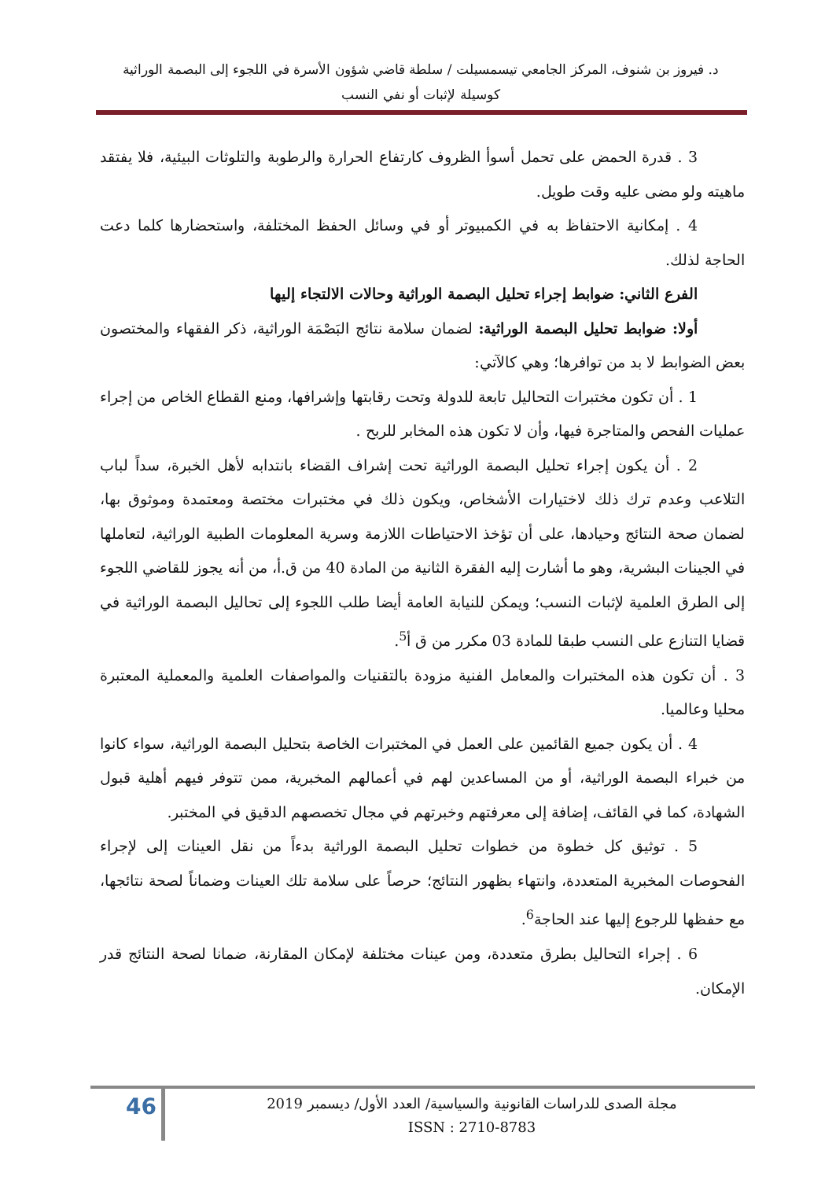د. فيروز بن شنوف، المركز الجامعي تيسمسيلت / سلطة قاضي شؤون الأسرة في اللجوء إلى البصمة الوراثية
كوسيلة لإثبات أو نفي النسب
3 . قدرة الحمض على تحمل أسوأ الظروف كارتفاع الحرارة والرطوبة والتلوثات البيئية، فلا يفتقد ماهيته ولو مضى عليه وقت طويل.
4 . إمكانية الاحتفاظ به في الكمبيوتر أو في وسائل الحفظ المختلفة، واستحضارها كلما دعت الحاجة لذلك.
الفرع الثاني: ضوابط إجراء تحليل البصمة الوراثية وحالات الالتجاء إليها
أولا: ضوابط تحليل البصمة الوراثية: لضمان سلامة نتائج البَصْمَة الوراثية، ذكر الفقهاء والمختصون بعض الضوابط لا بد من توافرها؛ وهي كالآتي:
1 . أن تكون مختبرات التحاليل تابعة للدولة وتحت رقابتها وإشرافها، ومنع القطاع الخاص من إجراء عمليات الفحص والمتاجرة فيها، وأن لا تكون هذه المخابر للربح .
2 . أن يكون إجراء تحليل البصمة الوراثية تحت إشراف القضاء بانتدابه لأهل الخبرة، سداً لباب التلاعب وعدم ترك ذلك لاختيارات الأشخاص، ويكون ذلك في مختبرات مختصة ومعتمدة وموثوق بها، لضمان صحة النتائج وحيادها، على أن تؤخذ الاحتياطات اللازمة وسرية المعلومات الطبية الوراثية، لتعاملها في الجينات البشرية، وهو ما أشارت إليه الفقرة الثانية من المادة 40 من ق.أ، من أنه يجوز للقاضي اللجوء إلى الطرق العلمية لإثبات النسب؛ ويمكن للنيابة العامة أيضا طلب اللجوء إلى تحاليل البصمة الوراثية في قضايا التنازع على النسب طبقا للمادة 03 مكرر من ق أ<sup>5</sup>.
3 . أن تكون هذه المختبرات والمعامل الفنية مزودة بالتقنيات والمواصفات العلمية والمعملية المعتبرة محليا وعالميا.
4 . أن يكون جميع القائمين على العمل في المختبرات الخاصة بتحليل البصمة الوراثية، سواء كانوا من خبراء البصمة الوراثية، أو من المساعدين لهم في أعمالهم المخبرية، ممن تتوفر فيهم أهلية قبول الشهادة، كما في القائف، إضافة إلى معرفتهم وخبرتهم في مجال تخصصهم الدقيق في المختبر.
5 . توثيق كل خطوة من خطوات تحليل البصمة الوراثية بدءاً من نقل العينات إلى لإجراء الفحوصات المخبرية المتعددة، وانتهاء بظهور النتائج؛ حرصاً على سلامة تلك العينات وضماناً لصحة نتائجها، مع حفظها للرجوع إليها عند الحاجة<sup>6</sup>.
6 . إجراء التحاليل بطرق متعددة، ومن عينات مختلفة لإمكان المقارنة، ضمانا لصحة النتائج قدر الإمكان.
46
مجلة الصدى للدراسات القانونية والسياسية/ العدد الأول/ ديسمبر 2019
ISSN : 2710-8783